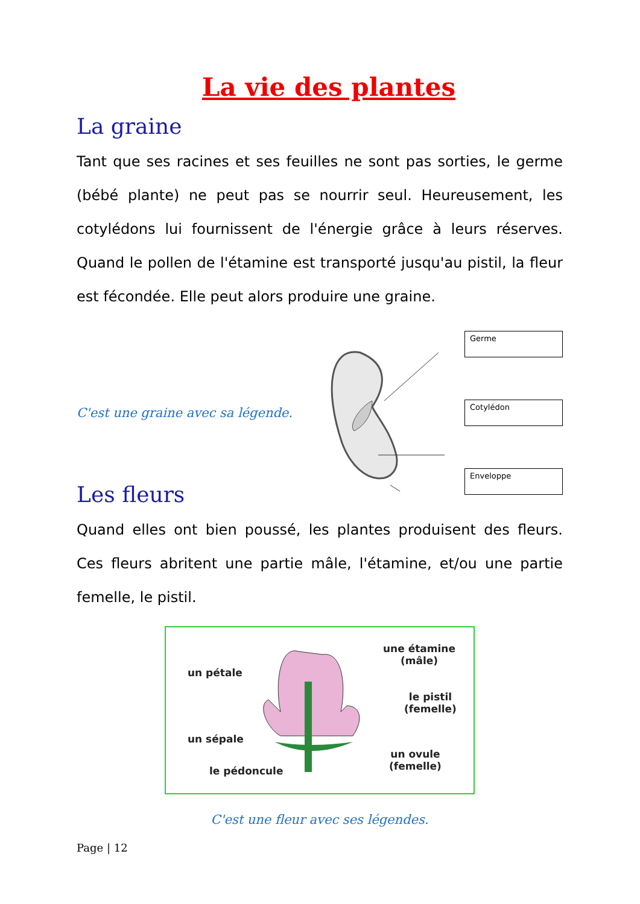La vie des plantes
La graine
Tant que ses racines et ses feuilles ne sont pas sorties, le germe (bébé plante) ne peut pas se nourrir seul. Heureusement, les cotylédons lui fournissent de l'énergie grâce à leurs réserves. Quand le pollen de l'étamine est transporté jusqu'au pistil, la fleur est fécondée. Elle peut alors produire une graine.
C'est une graine avec sa légende.
Germe
Cotylédon
Enveloppe
Les fleurs
Quand elles ont bien poussé, les plantes produisent des fleurs. Ces fleurs abritent une partie mâle, l'étamine, et/ou une partie femelle, le pistil.
un pétale
une étamine
(mâle)
le pistil
(femelle)
un sépale
un ovule
(femelle) le pédoncule
C'est une fleur avec ses légendes.
Page | 12